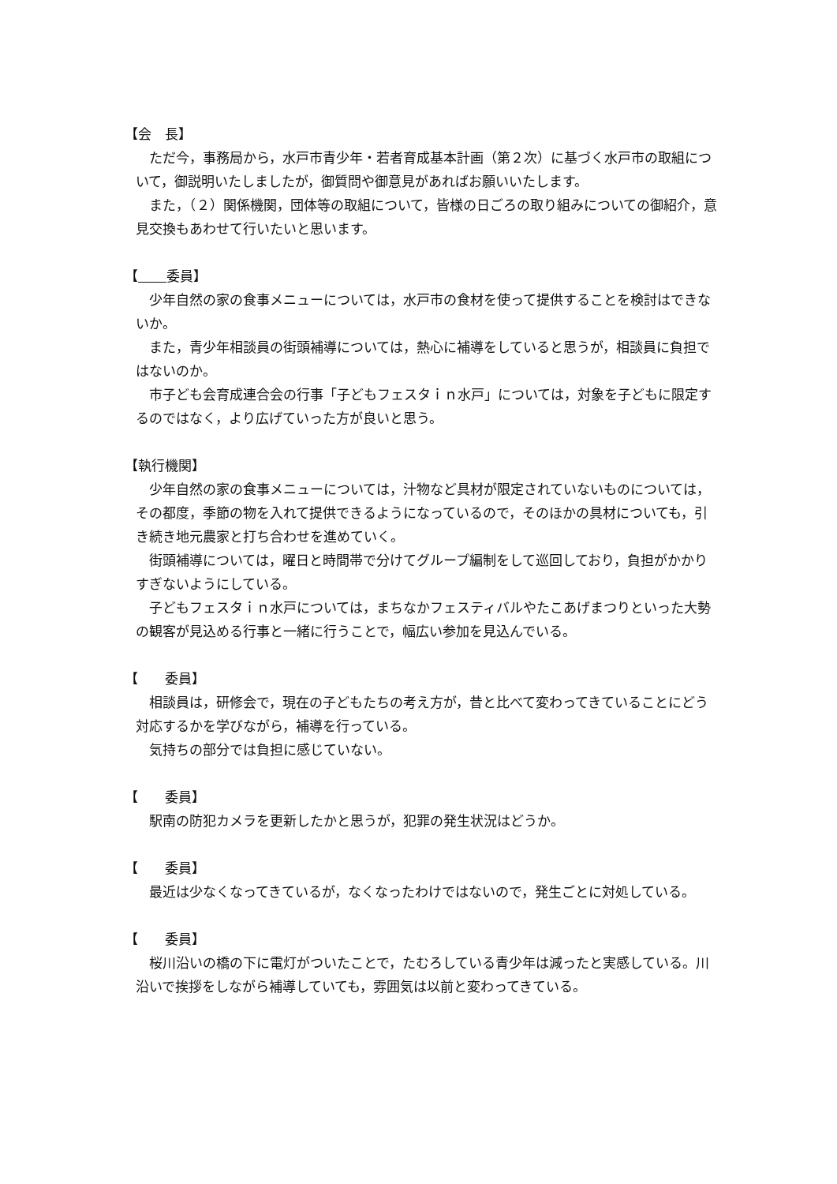【会　長】
ただ今，事務局から，水戸市青少年・若者育成基本計画（第２次）に基づく水戸市の取組について，御説明いたしましたが，御質問や御意見があればお願いいたします。
また，（２）関係機関，団体等の取組について，皆様の日ごろの取り組みについての御紹介，意見交換もあわせて行いたいと思います。
【 委員】
少年自然の家の食事メニューについては，水戸市の食材を使って提供することを検討はできないか。
また，青少年相談員の街頭補導については，熱心に補導をしていると思うが，相談員に負担ではないのか。
市子ども会育成連合会の行事「子どもフェスタｉｎ水戸」については，対象を子どもに限定するのではなく，より広げていった方が良いと思う。
【執行機関】
少年自然の家の食事メニューについては，汁物など具材が限定されていないものについては，その都度，季節の物を入れて提供できるようになっているので，そのほかの具材についても，引き続き地元農家と打ち合わせを進めていく。
街頭補導については，曜日と時間帯で分けてグループ編制をして巡回しており，負担がかかりすぎないようにしている。
子どもフェスタｉｎ水戸については，まちなかフェスティバルやたこあげまつりといった大勢の観客が見込める行事と一緒に行うことで，幅広い参加を見込んでいる。
【　　委員】
相談員は，研修会で，現在の子どもたちの考え方が，昔と比べて変わってきていることにどう対応するかを学びながら，補導を行っている。
気持ちの部分では負担に感じていない。
【　　委員】
駅南の防犯カメラを更新したかと思うが，犯罪の発生状況はどうか。
【　　委員】
最近は少なくなってきているが，なくなったわけではないので，発生ごとに対処している。
【　　委員】
桜川沿いの橋の下に電灯がついたことで，たむろしている青少年は減ったと実感している。川沿いで挨拶をしながら補導していても，雰囲気は以前と変わってきている。